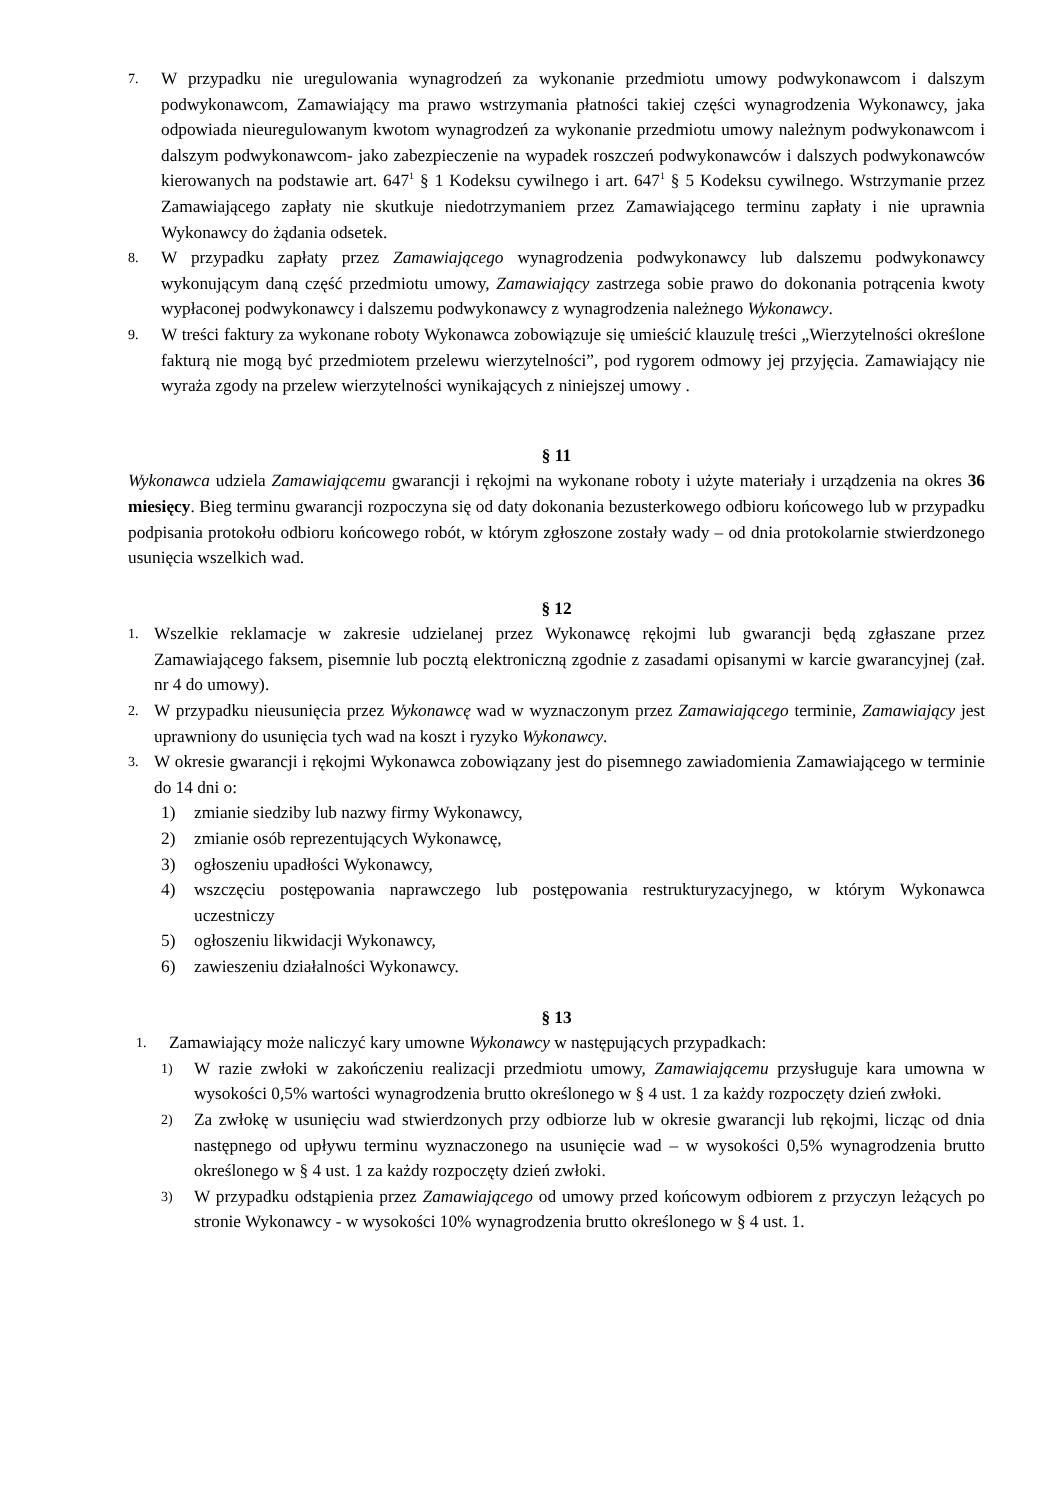7. W przypadku nie uregulowania wynagrodzeń za wykonanie przedmiotu umowy podwykonawcom i dalszym podwykonawcom, Zamawiający ma prawo wstrzymania płatności takiej części wynagrodzenia Wykonawcy, jaka odpowiada nieuregulowanym kwotom wynagrodzeń za wykonanie przedmiotu umowy należnym podwykonawcom i dalszym podwykonawcom- jako zabezpieczenie na wypadek roszczeń podwykonawców i dalszych podwykonawców kierowanych na podstawie art. 647<sup>1</sup> § 1 Kodeksu cywilnego i art. 647<sup>1</sup> § 5 Kodeksu cywilnego. Wstrzymanie przez Zamawiającego zapłaty nie skutkuje niedotrzymaniem przez Zamawiającego terminu zapłaty i nie uprawnia Wykonawcy do żądania odsetek.
8. W przypadku zapłaty przez Zamawiającego wynagrodzenia podwykonawcy lub dalszemu podwykonawcy wykonującym daną część przedmiotu umowy, Zamawiający zastrzega sobie prawo do dokonania potrącenia kwoty wypłaconej podwykonawcy i dalszemu podwykonawcy z wynagrodzenia należnego Wykonawcy.
9. W treści faktury za wykonane roboty Wykonawca zobowiązuje się umieścić klauzulę treści „Wierzytelności określone fakturą nie mogą być przedmiotem przelewu wierzytelności”, pod rygorem odmowy jej przyjęcia. Zamawiający nie wyraża zgody na przelew wierzytelności wynikających z niniejszej umowy .
§ 11
Wykonawca udziela Zamawiającemu gwarancji i rękojmi na wykonane roboty i użyte materiały i urządzenia na okres 36 miesięcy. Bieg terminu gwarancji rozpoczyna się od daty dokonania bezusterkowego odbioru końcowego lub w przypadku podpisania protokołu odbioru końcowego robót, w którym zgłoszone zostały wady – od dnia protokolarnie stwierdzonego usunięcia wszelkich wad.
§ 12
1. Wszelkie reklamacje w zakresie udzielanej przez Wykonawcę rękojmi lub gwarancji będą zgłaszane przez Zamawiającego faksem, pisemnie lub pocztą elektroniczną zgodnie z zasadami opisanymi w karcie gwarancyjnej (zał. nr 4 do umowy).
2. W przypadku nieusunięcia przez Wykonawcę wad w wyznaczonym przez Zamawiającego terminie, Zamawiający jest uprawniony do usunięcia tych wad na koszt i ryzyko Wykonawcy.
3. W okresie gwarancji i rękojmi Wykonawca zobowiązany jest do pisemnego zawiadomienia Zamawiającego w terminie do 14 dni o:
1) zmianie siedziby lub nazwy firmy Wykonawcy,
2) zmianie osób reprezentujących Wykonawcę,
3) ogłoszeniu upadłości Wykonawcy,
4) wszczęciu postępowania naprawczego lub postępowania restrukturyzacyjnego, w którym Wykonawca uczestniczy
5) ogłoszeniu likwidacji Wykonawcy,
6) zawieszeniu działalności Wykonawcy.
§ 13
1. Zamawiający może naliczyć kary umowne Wykonawcy w następujących przypadkach:
1) W razie zwłoki w zakończeniu realizacji przedmiotu umowy, Zamawiającemu przysługuje kara umowna w wysokości 0,5% wartości wynagrodzenia brutto określonego w § 4 ust. 1 za każdy rozpoczęty dzień zwłoki.
2) Za zwłokę w usunięciu wad stwierdzonych przy odbiorze lub w okresie gwarancji lub rękojmi, licząc od dnia następnego od upływu terminu wyznaczonego na usunięcie wad – w wysokości 0,5% wynagrodzenia brutto określonego w § 4 ust. 1 za każdy rozpoczęty dzień zwłoki.
3) W przypadku odstąpienia przez Zamawiającego od umowy przed końcowym odbiorem z przyczyn leżących po stronie Wykonawcy - w wysokości 10% wynagrodzenia brutto określonego w § 4 ust. 1.